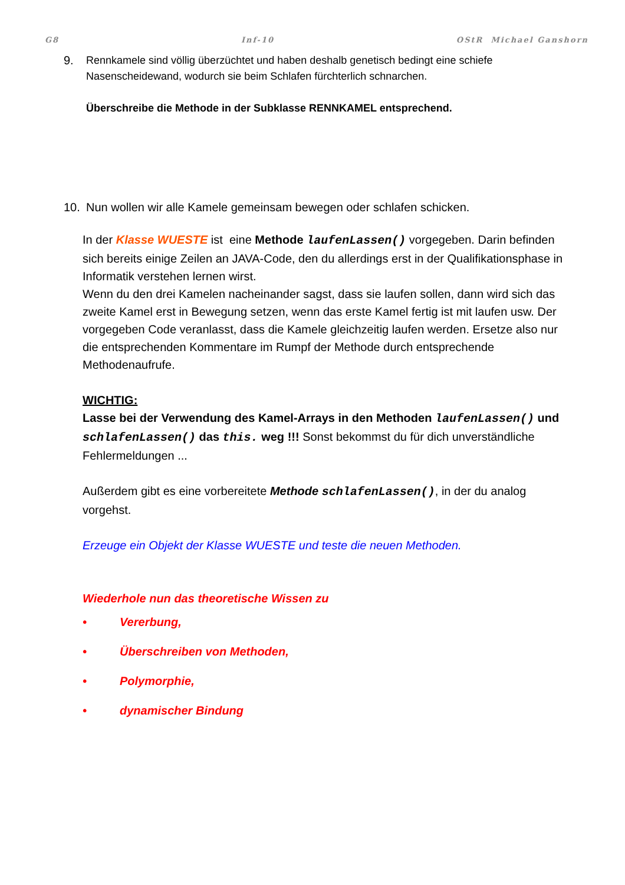G8 Inf-10 OStR Michael Ganshorn
9. Rennkamele sind völlig überzüchtet und haben deshalb genetisch bedingt eine schiefe Nasenscheidewand, wodurch sie beim Schlafen fürchterlich schnarchen.
Überschreibe die Methode in der Subklasse RENNKAMEL entsprechend.
10. Nun wollen wir alle Kamele gemeinsam bewegen oder schlafen schicken.
In der Klasse WUESTE ist eine Methode laufenLassen() vorgegeben. Darin befinden sich bereits einige Zeilen an JAVA-Code, den du allerdings erst in der Qualifikationsphase in Informatik verstehen lernen wirst.
Wenn du den drei Kamelen nacheinander sagst, dass sie laufen sollen, dann wird sich das zweite Kamel erst in Bewegung setzen, wenn das erste Kamel fertig ist mit laufen usw. Der vorgegeben Code veranlasst, dass die Kamele gleichzeitig laufen werden. Ersetze also nur die entsprechenden Kommentare im Rumpf der Methode durch entsprechende Methodenaufrufe.
WICHTIG:
Lasse bei der Verwendung des Kamel-Arrays in den Methoden laufenLassen() und schlafenLassen() das this. weg !!! Sonst bekommst du für dich unverständliche Fehlermeldungen ...
Außerdem gibt es eine vorbereitete Methode schlafenLassen(), in der du analog vorgehst.
Erzeuge ein Objekt der Klasse WUESTE und teste die neuen Methoden.
Wiederhole nun das theoretische Wissen zu
• Vererbung,
• Überschreiben von Methoden,
• Polymorphie,
• dynamischer Bindung